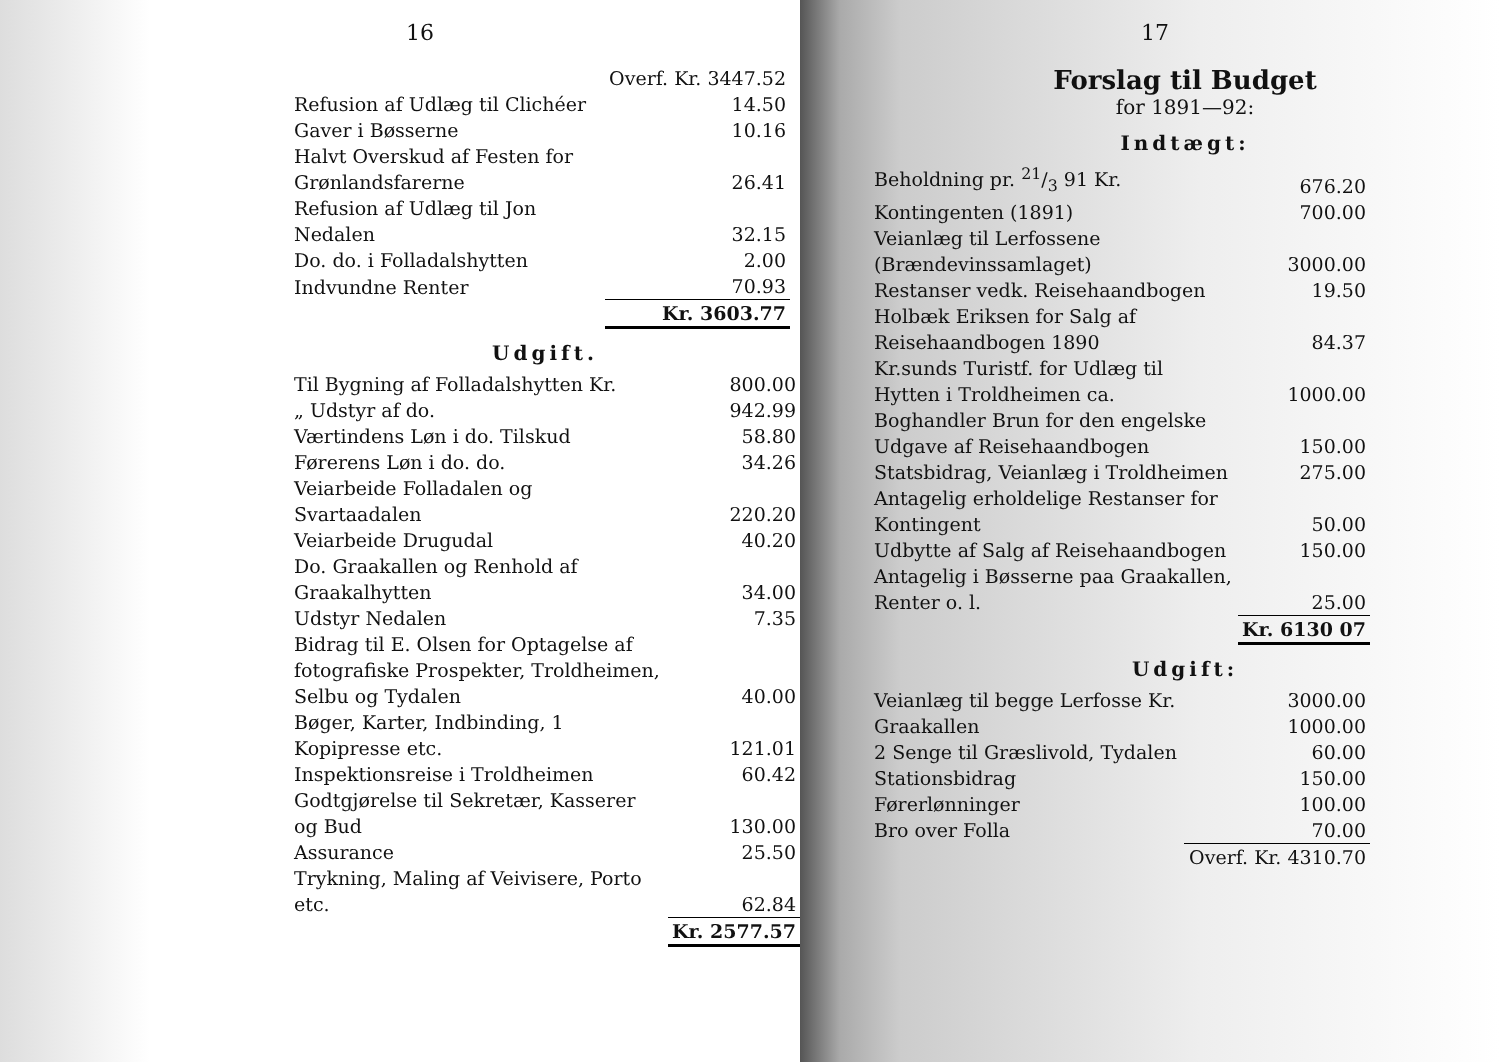16
| | Overf. Kr. 3447.52 |
| Refusion af Udlæg til Clichéer | 14.50 |
| Gaver i Bøsserne | 10.16 |
| Halvt Overskud af Festen for Grønlandsfarerne | 26.41 |
| Refusion af Udlæg til Jon Nedalen | 32.15 |
| Do. do. i Folladalshytten | 2.00 |
| Indvundne Renter | 70.93 |
| | Kr. 3603.77 |
Udgift.
| Til Bygning af Folladalshytten Kr. | 800.00 |
| „ Udstyr af do. | 942.99 |
| Værtindens Løn i do. Tilskud | 58.80 |
| Førerens Løn i do. do. | 34.26 |
| Veiarbeide Folladalen og Svartaadalen | 220.20 |
| Veiarbeide Drugudal | 40.20 |
| Do. Graakallen og Renhold af Graakalhytten | 34.00 |
| Udstyr Nedalen | 7.35 |
| Bidrag til E. Olsen for Optagelse af fotografiske Prospekter, Troldheimen, Selbu og Tydalen | 40.00 |
| Bøger, Karter, Indbinding, 1 Kopipresse etc. | 121.01 |
| Inspektionsreise i Troldheimen | 60.42 |
| Godtgjørelse til Sekretær, Kasserer og Bud | 130.00 |
| Assurance | 25.50 |
| Trykning, Maling af Veivisere, Porto etc. | 62.84 |
| | Kr. 2577.57 |
17
Forslag til Budget
for 1891—92:
Indtægt:
| Beholdning pr. 21/3 91 Kr. | 676.20 |
| Kontingenten (1891) | 700.00 |
| Veianlæg til Lerfossene (Brændevinssamlaget) | 3000.00 |
| Restanser vedk. Reisehaandbogen | 19.50 |
| Holbæk Eriksen for Salg af Reisehaandbogen 1890 | 84.37 |
| Kr.sunds Turistf. for Udlæg til Hytten i Troldheimen ca. | 1000.00 |
| Boghandler Brun for den engelske Udgave af Reisehaandbogen | 150.00 |
| Statsbidrag, Veianlæg i Troldheimen | 275.00 |
| Antagelig erholdelige Restanser for Kontingent | 50.00 |
| Udbytte af Salg af Reisehaandbogen | 150.00 |
| Antagelig i Bøsserne paa Graakallen, Renter o. l. | 25.00 |
| | Kr. 6130 07 |
Udgift:
| Veianlæg til begge Lerfosse Kr. | 3000.00 |
| Graakallen | 1000.00 |
| 2 Senge til Græslivold, Tydalen | 60.00 |
| Stationsbidrag | 150.00 |
| Førerlønninger | 100.00 |
| Bro over Folla | 70.00 |
| | Overf. Kr. 4310.70 |